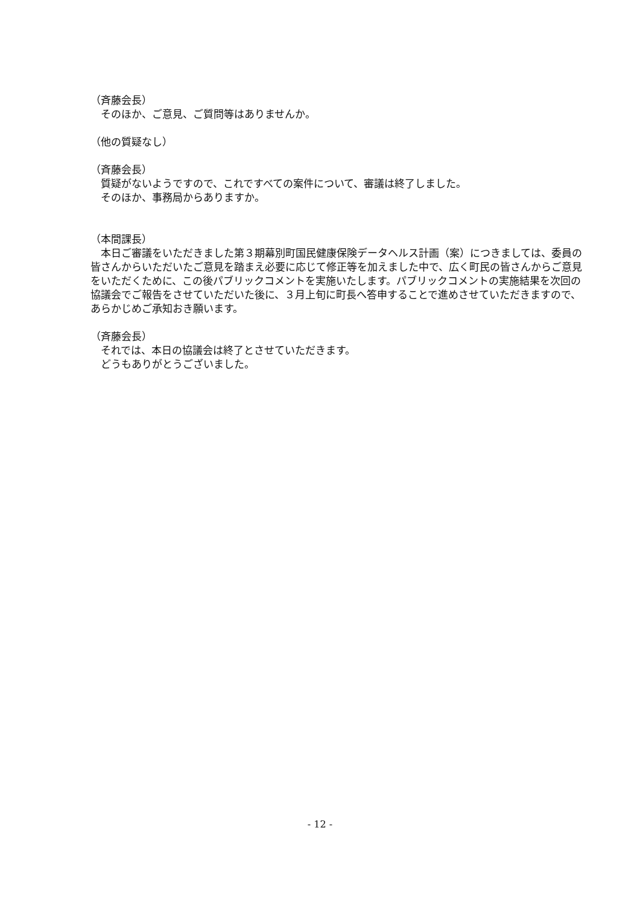（斉藤会長）
　そのほか、ご意見、ご質問等はありませんか。
（他の質疑なし）
（斉藤会長）
　質疑がないようですので、これですべての案件について、審議は終了しました。
　そのほか、事務局からありますか。
（本間課長）
　本日ご審議をいただきました第３期幕別町国民健康保険データヘルス計画（案）につきましては、委員の皆さんからいただいたご意見を踏まえ必要に応じて修正等を加えました中で、広く町民の皆さんからご意見をいただくために、この後パブリックコメントを実施いたします。パブリックコメントの実施結果を次回の協議会でご報告をさせていただいた後に、３月上旬に町長へ答申することで進めさせていただきますので、あらかじめご承知おき願います。
（斉藤会長）
　それでは、本日の協議会は終了とさせていただきます。
　どうもありがとうございました。
- 12 -